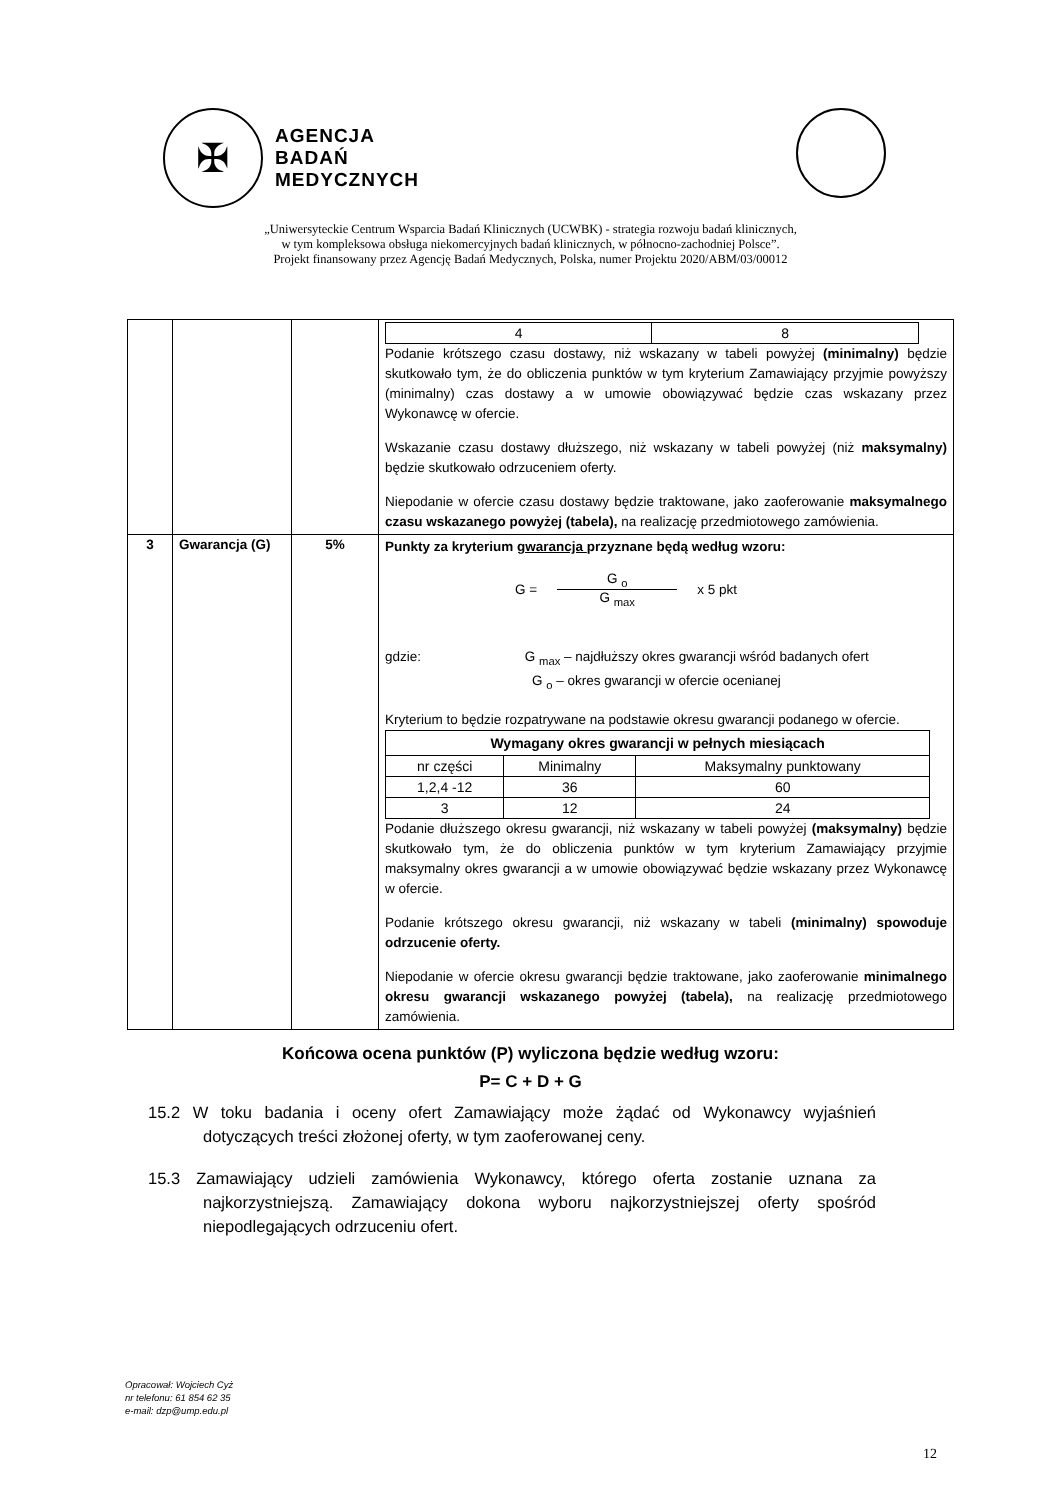✠
AGENCJA
BADAŃ
MEDYCZNYCH
„Uniwersyteckie Centrum Wsparcia Badań Klinicznych (UCWBK) - strategia rozwoju badań klinicznych,
w tym kompleksowa obsługa niekomercyjnych badań klinicznych, w północno-zachodniej Polsce”.
Projekt finansowany przez Agencję Badań Medycznych, Polska, numer Projektu 2020/ABM/03/00012
| | | | / 4 / 8 / Podanie krótszego czasu dostawy, niż wskazany w tabeli powyżej (minimalny) będzie skutkowało tym, że do obliczenia punktów w tym kryterium Zamawiający przyjmie powyższy (minimalny) czas dostawy a w umowie obowiązywać będzie czas wskazany przez Wykonawcę w ofercie. Wskazanie czasu dostawy dłuższego, niż wskazany w tabeli powyżej (niż maksymalny) będzie skutkowało odrzuceniem oferty. Niepodanie w ofercie czasu dostawy będzie traktowane, jako zaoferowanie maksymalnego czasu wskazanego powyżej (tabela), na realizację przedmiotowego zamówienia. |
| 3 | Gwarancja (G) | 5% | Punkty za kryterium gwarancja przyznane będą według wzoru: G = G <sub>o</sub> G <sub>max</sub> x 5 pkt gdzie: G <sub>max</sub> – najdłuższy okres gwarancji wśród badanych ofert G <sub>o</sub> – okres gwarancji w ofercie ocenianej Kryterium to będzie rozpatrywane na podstawie okresu gwarancji podanego w ofercie. / Wymagany okres gwarancji w pełnych miesiącach / / / / nr części / Minimalny / Maksymalny punktowany / / 1,2,4 -12 / 36 / 60 / / 3 / 12 / 24 / Podanie dłuższego okresu gwarancji, niż wskazany w tabeli powyżej (maksymalny) będzie skutkowało tym, że do obliczenia punktów w tym kryterium Zamawiający przyjmie maksymalny okres gwarancji a w umowie obowiązywać będzie wskazany przez Wykonawcę w ofercie. Podanie krótszego okresu gwarancji, niż wskazany w tabeli (minimalny) spowoduje odrzucenie oferty. Niepodanie w ofercie okresu gwarancji będzie traktowane, jako zaoferowanie minimalnego okresu gwarancji wskazanego powyżej (tabela), na realizację przedmiotowego zamówienia. |
Końcowa ocena punktów (P) wyliczona będzie według wzoru:
P= C + D + G
15.2 W toku badania i oceny ofert Zamawiający może żądać od Wykonawcy wyjaśnień dotyczących treści złożonej oferty, w tym zaoferowanej ceny.
15.3 Zamawiający udzieli zamówienia Wykonawcy, którego oferta zostanie uznana za najkorzystniejszą. Zamawiający dokona wyboru najkorzystniejszej oferty spośród niepodlegających odrzuceniu ofert.
Opracował: Wojciech Cyż
nr telefonu: 61 854 62 35
e-mail: dzp@ump.edu.pl
12